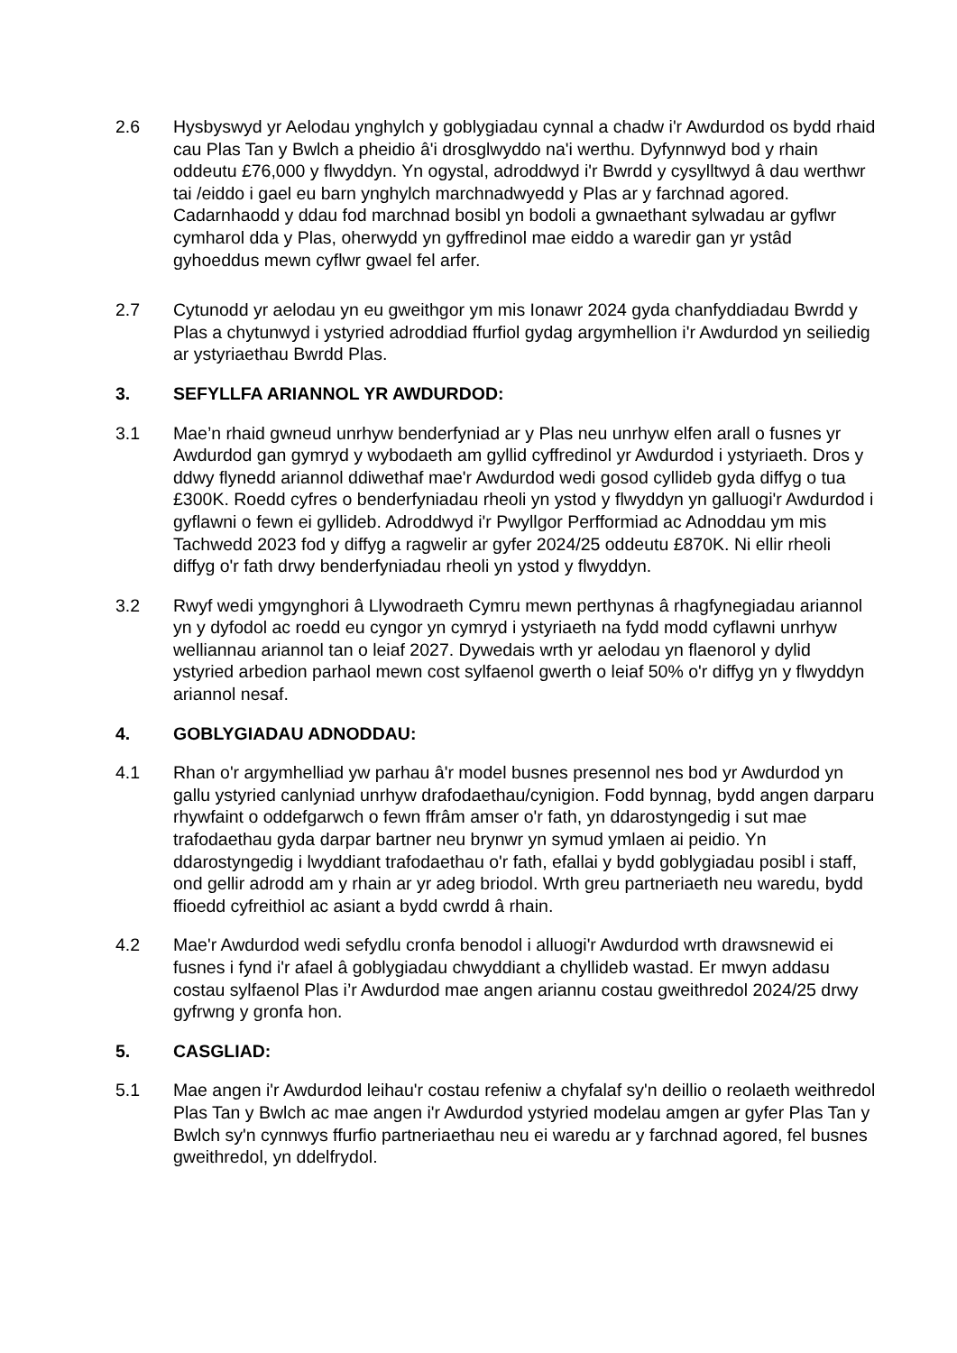2.6 Hysbyswyd yr Aelodau ynghylch y goblygiadau cynnal a chadw i'r Awdurdod os bydd rhaid cau Plas Tan y Bwlch a pheidio â'i drosglwyddo na'i werthu. Dyfynnwyd bod y rhain oddeutu £76,000 y flwyddyn. Yn ogystal, adroddwyd i'r Bwrdd y cysylltwyd â dau werthwr tai /eiddo i gael eu barn ynghylch marchnadwyedd y Plas ar y farchnad agored. Cadarnhaodd y ddau fod marchnad bosibl yn bodoli a gwnaethant sylwadau ar gyflwr cymharol dda y Plas, oherwydd yn gyffredinol mae eiddo a waredir gan yr ystâd gyhoeddus mewn cyflwr gwael fel arfer.
2.7 Cytunodd yr aelodau yn eu gweithgor ym mis Ionawr 2024 gyda chanfyddiadau Bwrdd y Plas a chytunwyd i ystyried adroddiad ffurfiol gydag argymhellion i'r Awdurdod yn seiliedig ar ystyriaethau Bwrdd Plas.
3. SEFYLLFA ARIANNOL YR AWDURDOD:
3.1 Mae’n rhaid gwneud unrhyw benderfyniad ar y Plas neu unrhyw elfen arall o fusnes yr Awdurdod gan gymryd y wybodaeth am gyllid cyffredinol yr Awdurdod i ystyriaeth. Dros y ddwy flynedd ariannol ddiwethaf mae'r Awdurdod wedi gosod cyllideb gyda diffyg o tua £300K. Roedd cyfres o benderfyniadau rheoli yn ystod y flwyddyn yn galluogi'r Awdurdod i gyflawni o fewn ei gyllideb. Adroddwyd i'r Pwyllgor Perfformiad ac Adnoddau ym mis Tachwedd 2023 fod y diffyg a ragwelir ar gyfer 2024/25 oddeutu £870K. Ni ellir rheoli diffyg o'r fath drwy benderfyniadau rheoli yn ystod y flwyddyn.
3.2 Rwyf wedi ymgynghori â Llywodraeth Cymru mewn perthynas â rhagfynegiadau ariannol yn y dyfodol ac roedd eu cyngor yn cymryd i ystyriaeth na fydd modd cyflawni unrhyw welliannau ariannol tan o leiaf 2027. Dywedais wrth yr aelodau yn flaenorol y dylid ystyried arbedion parhaol mewn cost sylfaenol gwerth o leiaf 50% o'r diffyg yn y flwyddyn ariannol nesaf.
4. GOBLYGIADAU ADNODDAU:
4.1 Rhan o'r argymhelliad yw parhau â'r model busnes presennol nes bod yr Awdurdod yn gallu ystyried canlyniad unrhyw drafodaethau/cynigion. Fodd bynnag, bydd angen darparu rhywfaint o oddefgarwch o fewn ffrâm amser o'r fath, yn ddarostyngedig i sut mae trafodaethau gyda darpar bartner neu brynwr yn symud ymlaen ai peidio. Yn ddarostyngedig i lwyddiant trafodaethau o'r fath, efallai y bydd goblygiadau posibl i staff, ond gellir adrodd am y rhain ar yr adeg briodol. Wrth greu partneriaeth neu waredu, bydd ffioedd cyfreithiol ac asiant a bydd cwrdd â rhain.
4.2 Mae'r Awdurdod wedi sefydlu cronfa benodol i alluogi'r Awdurdod wrth drawsnewid ei fusnes i fynd i'r afael â goblygiadau chwyddiant a chyllideb wastad. Er mwyn addasu costau sylfaenol Plas i’r Awdurdod mae angen ariannu costau gweithredol 2024/25 drwy gyfrwng y gronfa hon.
5. CASGLIAD:
5.1 Mae angen i'r Awdurdod leihau'r costau refeniw a chyfalaf sy'n deillio o reolaeth weithredol Plas Tan y Bwlch ac mae angen i'r Awdurdod ystyried modelau amgen ar gyfer Plas Tan y Bwlch sy'n cynnwys ffurfio partneriaethau neu ei waredu ar y farchnad agored, fel busnes gweithredol, yn ddelfrydol.